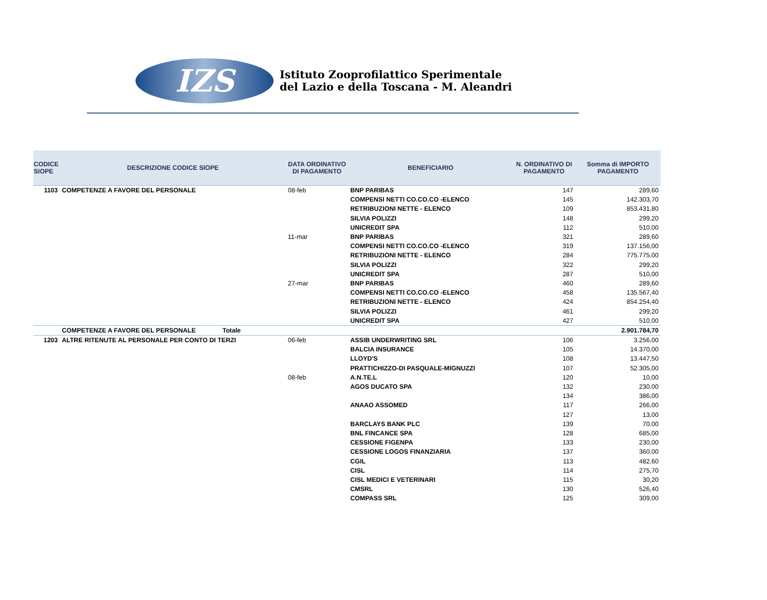IZS
Istituto Zooprofilattico Sperimentale
del Lazio e della Toscana - M. Aleandri
| CODICE SIOPE | DESCRIZIONE CODICE SIOPE | DATA ORDINATIVO DI PAGAMENTO | BENEFICIARIO | N. ORDINATIVO DI PAGAMENTO | Somma di IMPORTO PAGAMENTO |
| --- | --- | --- | --- | --- | --- |
| 1103 | COMPETENZE A FAVORE DEL PERSONALE | 08-feb | BNP PARIBAS | 147 | 289,60 |
| | | | COMPENSI NETTI CO.CO.CO -ELENCO | 145 | 142.303,70 |
| | | | RETRIBUZIONI NETTE - ELENCO | 109 | 853.431,80 |
| | | | SILVIA POLIZZI | 148 | 299,20 |
| | | | UNICREDIT SPA | 112 | 510,00 |
| | | 11-mar | BNP PARIBAS | 321 | 289,60 |
| | | | COMPENSI NETTI CO.CO.CO -ELENCO | 319 | 137.156,00 |
| | | | RETRIBUZIONI NETTE - ELENCO | 284 | 775.775,00 |
| | | | SILVIA POLIZZI | 322 | 299,20 |
| | | | UNICREDIT SPA | 287 | 510,00 |
| | | 27-mar | BNP PARIBAS | 460 | 289,60 |
| | | | COMPENSI NETTI CO.CO.CO -ELENCO | 458 | 135.567,40 |
| | | | RETRIBUZIONI NETTE - ELENCO | 424 | 854.254,40 |
| | | | SILVIA POLIZZI | 461 | 299,20 |
| | | | UNICREDIT SPA | 427 | 510,00 |
| | COMPETENZE A FAVORE DEL PERSONALE Totale | | | | 2.901.784,70 |
| 1203 | ALTRE RITENUTE AL PERSONALE PER CONTO DI TERZI | 06-feb | ASSIB UNDERWRITING SRL | 106 | 3.256,00 |
| | | | BALCIA INSURANCE | 105 | 14.370,00 |
| | | | LLOYD'S | 108 | 13.447,50 |
| | | | PRATTICHIZZO-DI PASQUALE-MIGNUZZI | 107 | 52.305,00 |
| | | 08-feb | A.N.TE.L | 120 | 10,00 |
| | | | AGOS DUCATO SPA | 132 | 230,00 |
| | | | | 134 | 386,00 |
| | | | ANAAO ASSOMED | 117 | 266,00 |
| | | | | 127 | 13,00 |
| | | | BARCLAYS BANK PLC | 139 | 70,00 |
| | | | BNL FINCANCE SPA | 128 | 685,00 |
| | | | CESSIONE FIGENPA | 133 | 230,00 |
| | | | CESSIONE LOGOS FINANZIARIA | 137 | 360,00 |
| | | | CGIL | 113 | 482,60 |
| | | | CISL | 114 | 275,70 |
| | | | CISL MEDICI E VETERINARI | 115 | 30,20 |
| | | | CMSRL | 130 | 526,40 |
| | | | COMPASS SRL | 125 | 309,00 |